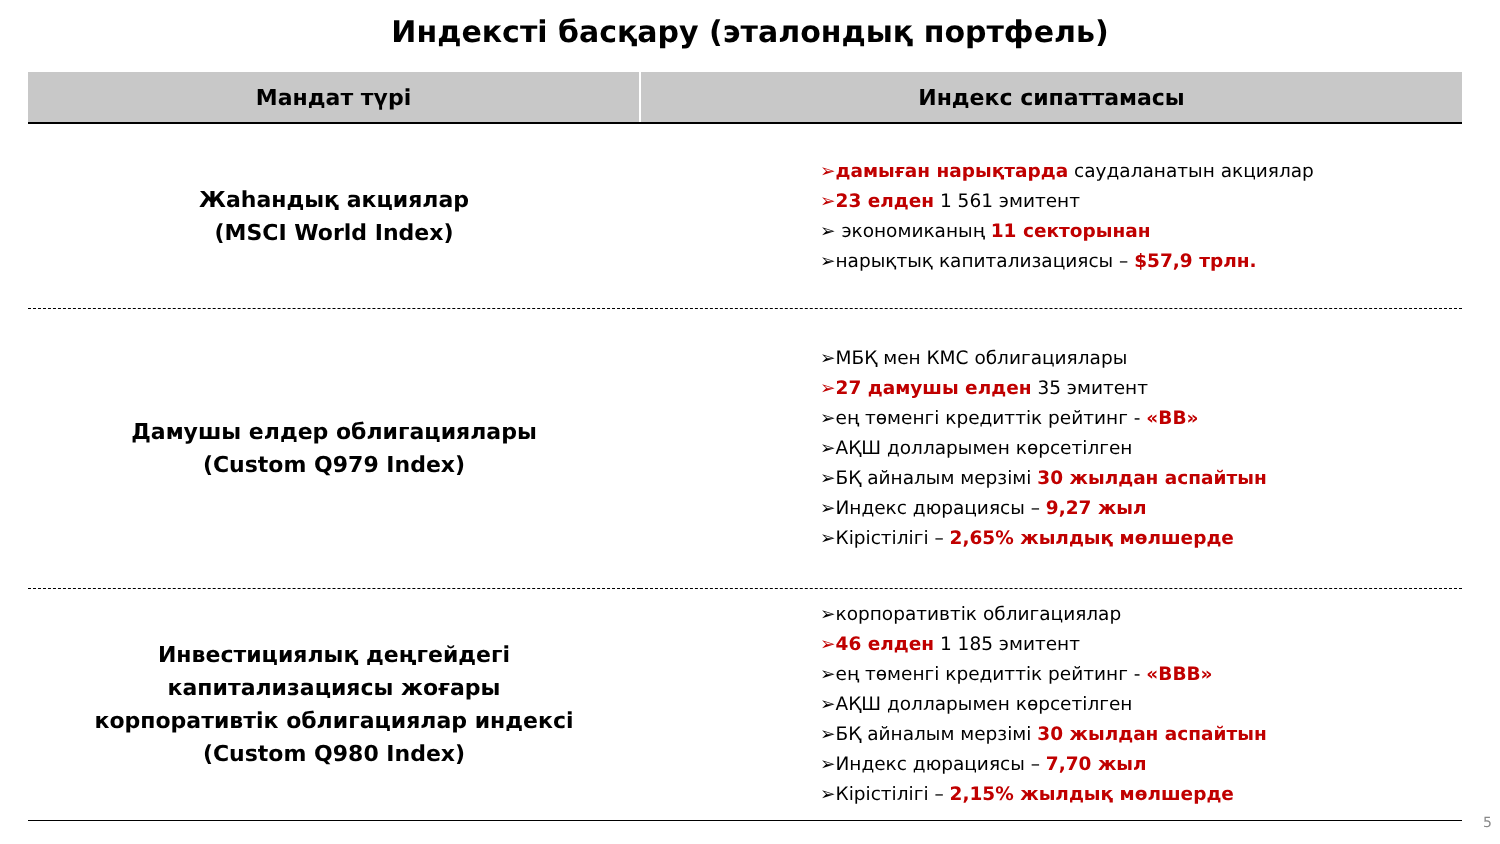Индексті басқару (эталондық портфель)
| Мандат түрі | Индекс сипаттамасы |
| --- | --- |
| Жаһандық акциялар (MSCI World Index) | ➢ дамыған нарықтарда саудаланатын акциялар ➢ 23 елден 1 561 эмитент ➢ экономиканың 11 секторынан ➢нарықтық капитализациясы – $57,9 трлн. |
| Дамушы елдер облигациялары (Custom Q979 Index) | ➢МБҚ мен КМС облигациялары ➢ 27 дамушы елден 35 эмитент ➢ең төменгі кредиттік рейтинг - «BB» ➢АҚШ долларымен көрсетілген ➢БҚ айналым мерзімі 30 жылдан аспайтын ➢Индекс дюрациясы – 9,27 жыл ➢Кірістілігі – 2,65% жылдық мөлшерде |
| Инвестициялық деңгейдегі капитализациясы жоғары корпоративтік облигациялар индексі (Custom Q980 Index) | ➢корпоративтік облигациялар ➢ 46 елден 1 185 эмитент ➢ең төменгі кредиттік рейтинг - «BBB» ➢АҚШ долларымен көрсетілген ➢БҚ айналым мерзімі 30 жылдан аспайтын ➢Индекс дюрациясы – 7,70 жыл ➢Кірістілігі – 2,15% жылдық мөлшерде |
5